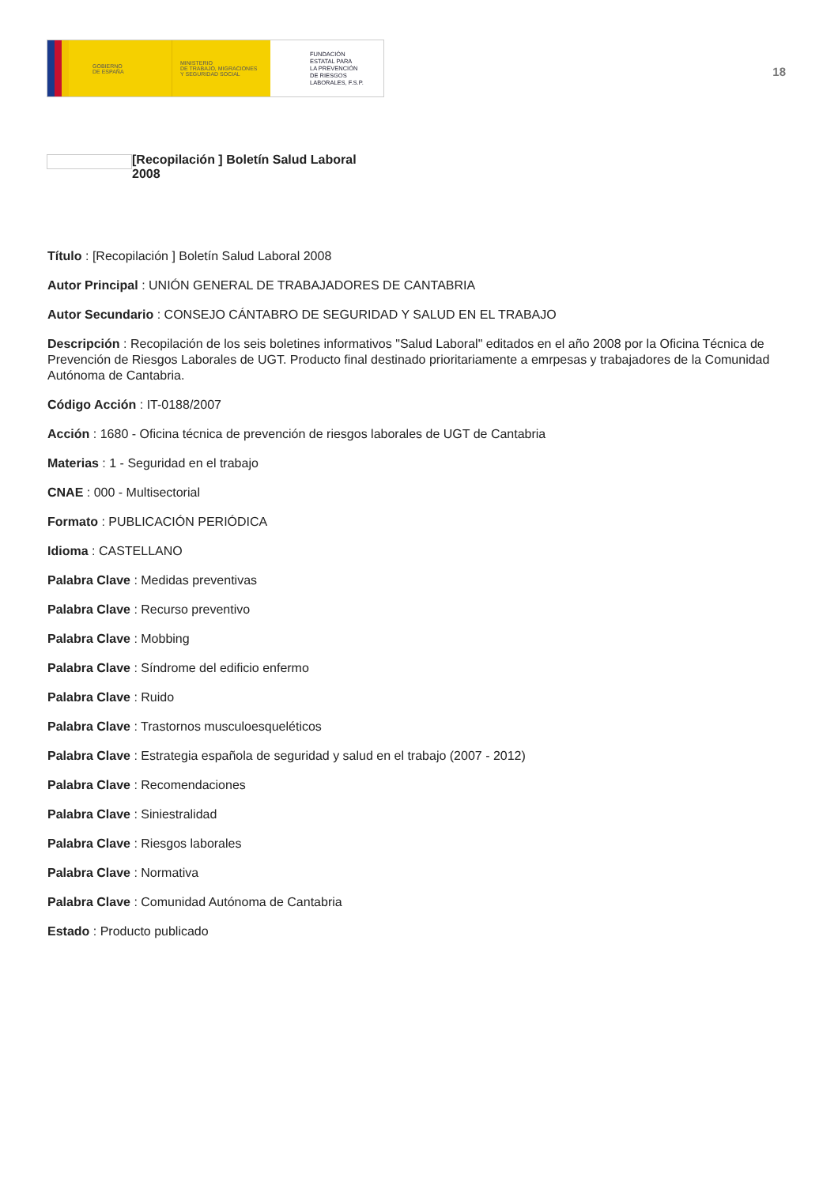GOBIERNO
DE ESPAÑA
MINISTERIO
DE TRABAJO, MIGRACIONES
Y SEGURIDAD SOCIAL
FUNDACIÓN
ESTATAL PARA
LA PREVENCIÓN
DE RIESGOS
LABORALES, F.S.P.
18
[Recopilación ] Boletín Salud Laboral
2008
Título : [Recopilación ] Boletín Salud Laboral 2008
Autor Principal : UNIÓN GENERAL DE TRABAJADORES DE CANTABRIA
Autor Secundario : CONSEJO CÁNTABRO DE SEGURIDAD Y SALUD EN EL TRABAJO
Descripción : Recopilación de los seis boletines informativos "Salud Laboral" editados en el año 2008 por la Oficina Técnica de Prevención de Riesgos Laborales de UGT. Producto final destinado prioritariamente a emrpesas y trabajadores de la Comunidad Autónoma de Cantabria.
Código Acción : IT-0188/2007
Acción : 1680 - Oficina técnica de prevención de riesgos laborales de UGT de Cantabria
Materias : 1 - Seguridad en el trabajo
CNAE : 000 - Multisectorial
Formato : PUBLICACIÓN PERIÓDICA
Idioma : CASTELLANO
Palabra Clave : Medidas preventivas
Palabra Clave : Recurso preventivo
Palabra Clave : Mobbing
Palabra Clave : Síndrome del edificio enfermo
Palabra Clave : Ruido
Palabra Clave : Trastornos musculoesqueléticos
Palabra Clave : Estrategia española de seguridad y salud en el trabajo (2007 - 2012)
Palabra Clave : Recomendaciones
Palabra Clave : Siniestralidad
Palabra Clave : Riesgos laborales
Palabra Clave : Normativa
Palabra Clave : Comunidad Autónoma de Cantabria
Estado : Producto publicado